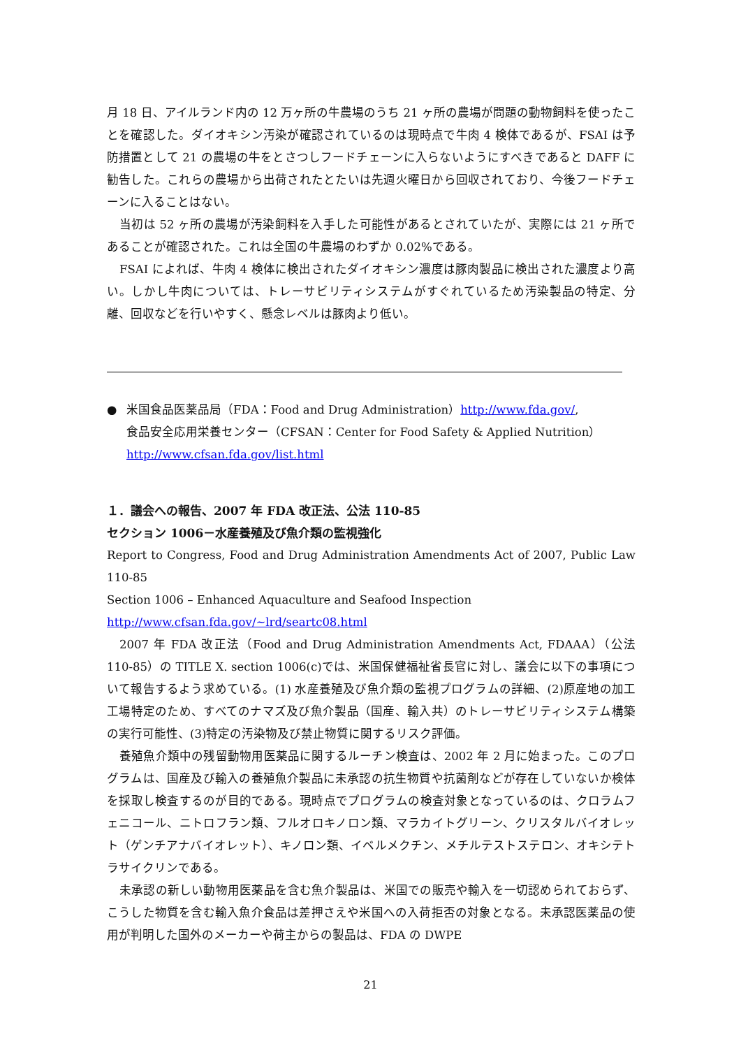月 18 日、アイルランド内の 12 万ヶ所の牛農場のうち 21 ヶ所の農場が問題の動物飼料を使ったことを確認した。ダイオキシン汚染が確認されているのは現時点で牛肉 4 検体であるが、FSAI は予防措置として 21 の農場の牛をとさつしフードチェーンに入らないようにすべきであると DAFF に勧告した。これらの農場から出荷されたとたいは先週火曜日から回収されており、今後フードチェーンに入ることはない。
当初は 52 ヶ所の農場が汚染飼料を入手した可能性があるとされていたが、実際には 21 ヶ所であることが確認された。これは全国の牛農場のわずか 0.02%である。
FSAI によれば、牛肉 4 検体に検出されたダイオキシン濃度は豚肉製品に検出された濃度より高い。しかし牛肉については、トレーサビリティシステムがすぐれているため汚染製品の特定、分離、回収などを行いやすく、懸念レベルは豚肉より低い。
● 米国食品医薬品局（FDA：Food and Drug Administration）http://www.fda.gov/,
食品安全応用栄養センター（CFSAN：Center for Food Safety & Applied Nutrition）
http://www.cfsan.fda.gov/list.html
１．議会への報告、2007 年 FDA 改正法、公法 110-85
セクション 1006－水産養殖及び魚介類の監視強化
Report to Congress, Food and Drug Administration Amendments Act of 2007, Public Law 110-85
Section 1006 – Enhanced Aquaculture and Seafood Inspection
http://www.cfsan.fda.gov/~lrd/seartc08.html
2007 年 FDA 改正法（Food and Drug Administration Amendments Act, FDAAA）（公法 110-85）の TITLE X. section 1006(c)では、米国保健福祉省長官に対し、議会に以下の事項について報告するよう求めている。(1) 水産養殖及び魚介類の監視プログラムの詳細、(2)原産地の加工工場特定のため、すべてのナマズ及び魚介製品（国産、輸入共）のトレーサビリティシステム構築の実行可能性、(3)特定の汚染物及び禁止物質に関するリスク評価。
養殖魚介類中の残留動物用医薬品に関するルーチン検査は、2002 年 2 月に始まった。このプログラムは、国産及び輸入の養殖魚介製品に未承認の抗生物質や抗菌剤などが存在していないか検体を採取し検査するのが目的である。現時点でプログラムの検査対象となっているのは、クロラムフェニコール、ニトロフラン類、フルオロキノロン類、マラカイトグリーン、クリスタルバイオレット（ゲンチアナバイオレット）、キノロン類、イベルメクチン、メチルテストステロン、オキシテトラサイクリンである。
未承認の新しい動物用医薬品を含む魚介製品は、米国での販売や輸入を一切認められておらず、こうした物質を含む輸入魚介食品は差押さえや米国への入荷拒否の対象となる。未承認医薬品の使用が判明した国外のメーカーや荷主からの製品は、FDA の DWPE
21